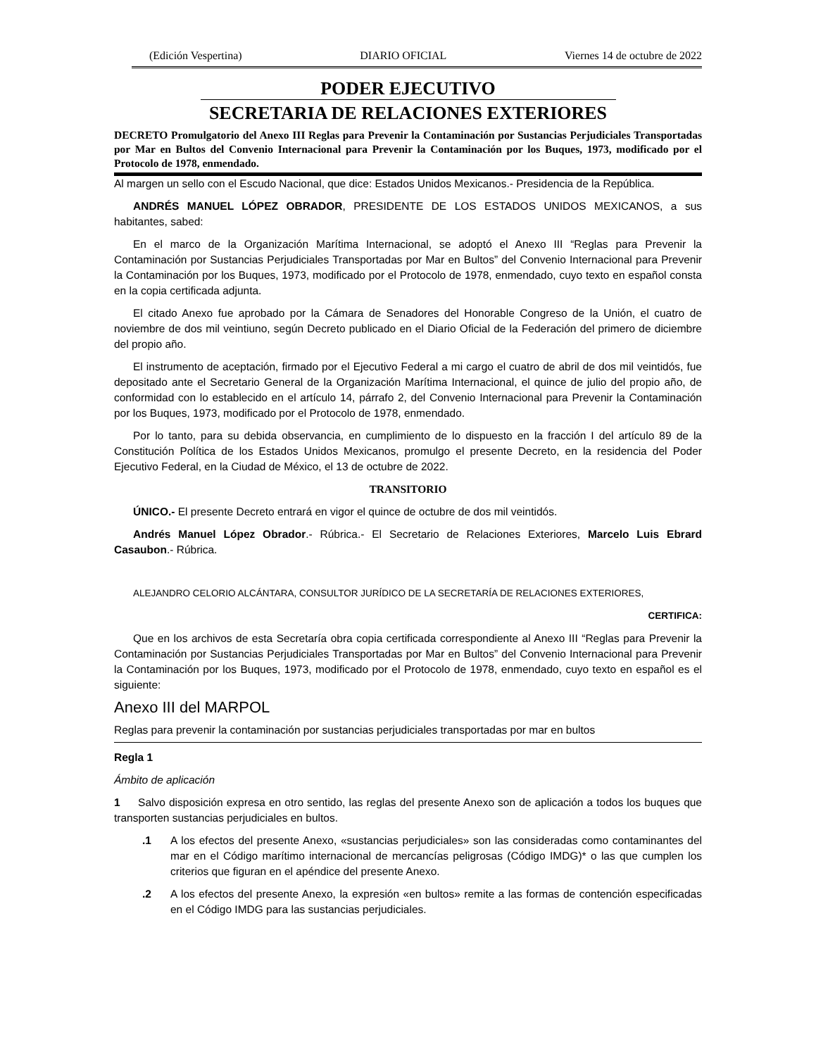(Edición Vespertina) DIARIO OFICIAL Viernes 14 de octubre de 2022
PODER EJECUTIVO
SECRETARIA DE RELACIONES EXTERIORES
DECRETO Promulgatorio del Anexo III Reglas para Prevenir la Contaminación por Sustancias Perjudiciales Transportadas por Mar en Bultos del Convenio Internacional para Prevenir la Contaminación por los Buques, 1973, modificado por el Protocolo de 1978, enmendado.
Al margen un sello con el Escudo Nacional, que dice: Estados Unidos Mexicanos.- Presidencia de la República.
ANDRÉS MANUEL LÓPEZ OBRADOR, PRESIDENTE DE LOS ESTADOS UNIDOS MEXICANOS, a sus habitantes, sabed:
En el marco de la Organización Marítima Internacional, se adoptó el Anexo III “Reglas para Prevenir la Contaminación por Sustancias Perjudiciales Transportadas por Mar en Bultos” del Convenio Internacional para Prevenir la Contaminación por los Buques, 1973, modificado por el Protocolo de 1978, enmendado, cuyo texto en español consta en la copia certificada adjunta.
El citado Anexo fue aprobado por la Cámara de Senadores del Honorable Congreso de la Unión, el cuatro de noviembre de dos mil veintiuno, según Decreto publicado en el Diario Oficial de la Federación del primero de diciembre del propio año.
El instrumento de aceptación, firmado por el Ejecutivo Federal a mi cargo el cuatro de abril de dos mil veintidós, fue depositado ante el Secretario General de la Organización Marítima Internacional, el quince de julio del propio año, de conformidad con lo establecido en el artículo 14, párrafo 2, del Convenio Internacional para Prevenir la Contaminación por los Buques, 1973, modificado por el Protocolo de 1978, enmendado.
Por lo tanto, para su debida observancia, en cumplimiento de lo dispuesto en la fracción I del artículo 89 de la Constitución Política de los Estados Unidos Mexicanos, promulgo el presente Decreto, en la residencia del Poder Ejecutivo Federal, en la Ciudad de México, el 13 de octubre de 2022.
TRANSITORIO
ÚNICO.- El presente Decreto entrará en vigor el quince de octubre de dos mil veintidós.
Andrés Manuel López Obrador.- Rúbrica.- El Secretario de Relaciones Exteriores, Marcelo Luis Ebrard Casaubon.- Rúbrica.
ALEJANDRO CELORIO ALCÁNTARA, CONSULTOR JURÍDICO DE LA SECRETARÍA DE RELACIONES EXTERIORES,
CERTIFICA:
Que en los archivos de esta Secretaría obra copia certificada correspondiente al Anexo III “Reglas para Prevenir la Contaminación por Sustancias Perjudiciales Transportadas por Mar en Bultos” del Convenio Internacional para Prevenir la Contaminación por los Buques, 1973, modificado por el Protocolo de 1978, enmendado, cuyo texto en español es el siguiente:
Anexo III del MARPOL
Reglas para prevenir la contaminación por sustancias perjudiciales transportadas por mar en bultos
Regla 1
Ámbito de aplicación
1 Salvo disposición expresa en otro sentido, las reglas del presente Anexo son de aplicación a todos los buques que transporten sustancias perjudiciales en bultos.
.1 A los efectos del presente Anexo, «sustancias perjudiciales» son las consideradas como contaminantes del mar en el Código marítimo internacional de mercancías peligrosas (Código IMDG)* o las que cumplen los criterios que figuran en el apéndice del presente Anexo.
.2 A los efectos del presente Anexo, la expresión «en bultos» remite a las formas de contención especificadas en el Código IMDG para las sustancias perjudiciales.